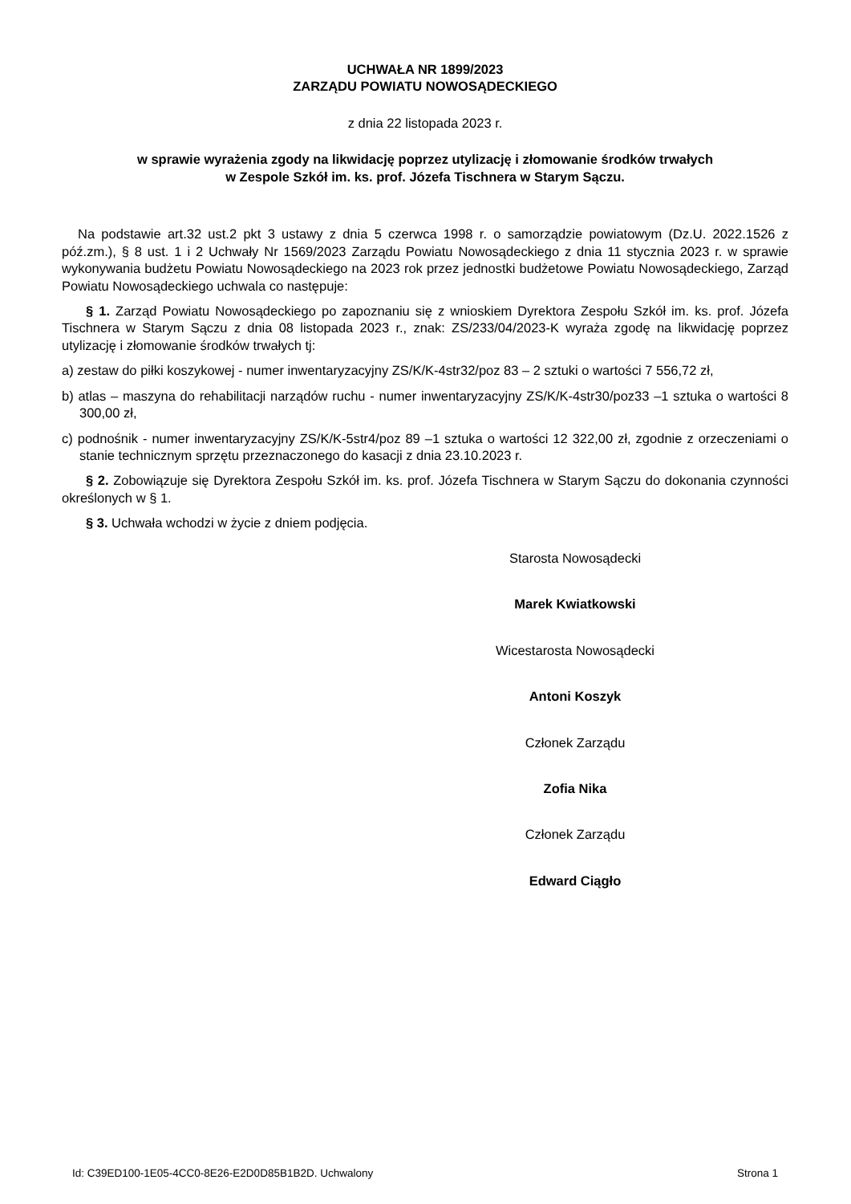UCHWAŁA NR 1899/2023
ZARZĄDU POWIATU NOWOSĄDECKIEGO
z dnia 22 listopada 2023 r.
w sprawie wyrażenia zgody na likwidację poprzez utylizację i złomowanie środków trwałych
w Zespole Szkół im. ks. prof. Józefa Tischnera w Starym Sączu.
Na podstawie art.32 ust.2 pkt 3 ustawy z dnia 5 czerwca 1998 r. o samorządzie powiatowym (Dz.U. 2022.1526 z póź.zm.), § 8 ust. 1 i 2 Uchwały Nr 1569/2023 Zarządu Powiatu Nowosądeckiego z dnia 11 stycznia 2023 r. w sprawie wykonywania budżetu Powiatu Nowosądeckiego na 2023 rok przez jednostki budżetowe Powiatu Nowosądeckiego, Zarząd Powiatu Nowosądeckiego uchwala co następuje:
§ 1. Zarząd Powiatu Nowosądeckiego po zapoznaniu się z wnioskiem Dyrektora Zespołu Szkół im. ks. prof. Józefa Tischnera w Starym Sączu z dnia 08 listopada 2023 r., znak: ZS/233/04/2023-K wyraża zgodę na likwidację poprzez utylizację i złomowanie środków trwałych tj:
a) zestaw do piłki koszykowej - numer inwentaryzacyjny ZS/K/K-4str32/poz 83 – 2 sztuki o wartości 7 556,72 zł,
b) atlas – maszyna do rehabilitacji narządów ruchu - numer inwentaryzacyjny ZS/K/K-4str30/poz33 –1 sztuka o wartości 8 300,00 zł,
c) podnośnik - numer inwentaryzacyjny ZS/K/K-5str4/poz 89 –1 sztuka o wartości 12 322,00 zł, zgodnie z orzeczeniami o stanie technicznym sprzętu przeznaczonego do kasacji z dnia 23.10.2023 r.
§ 2. Zobowiązuje się Dyrektora Zespołu Szkół im. ks. prof. Józefa Tischnera w Starym Sączu do dokonania czynności określonych w § 1.
§ 3. Uchwała wchodzi w życie z dniem podjęcia.
Starosta Nowosądecki
Marek Kwiatkowski
Wicestarosta Nowosądecki
Antoni Koszyk
Członek Zarządu
Zofia Nika
Członek Zarządu
Edward Ciągło
Id: C39ED100-1E05-4CC0-8E26-E2D0D85B1B2D. Uchwalony Strona 1